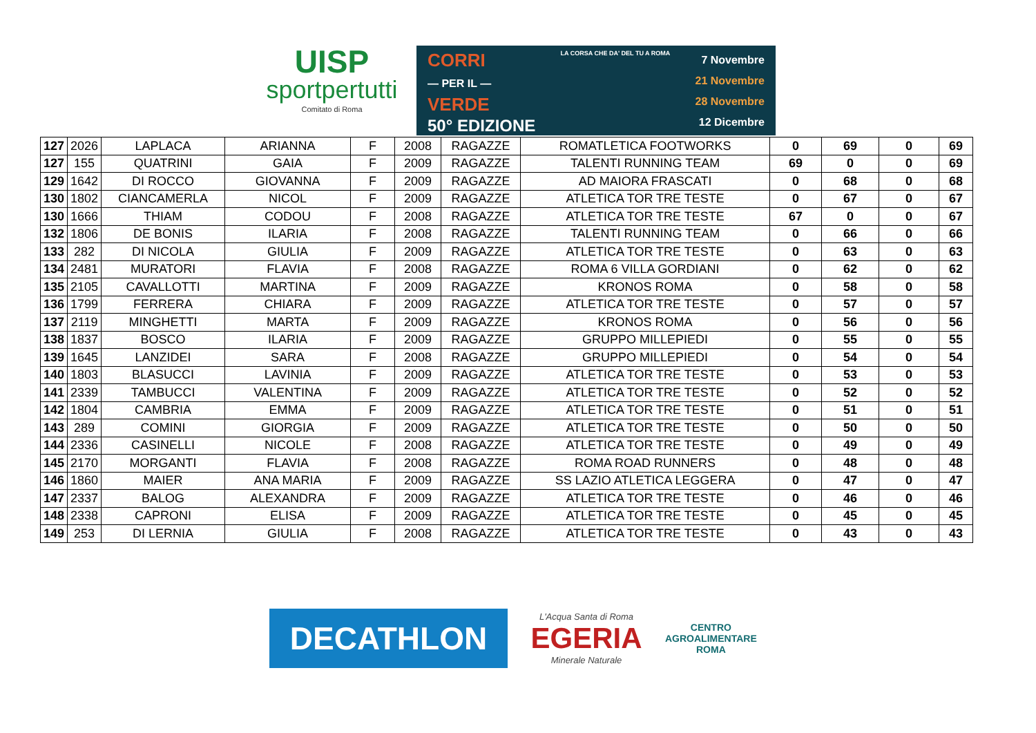UISP
sportpertutti
Comitato di Roma
CORRI
— PER IL —
VERDE
50° EDIZIONE
LA CORSA CHE DA' DEL TU A ROMA
7 Novembre
21 Novembre
28 Novembre
12 Dicembre
| 127 | 2026 | LAPLACA | ARIANNA | F | 2008 | RAGAZZE | ROMATLETICA FOOTWORKS | 0 | 69 | 0 | 69 |
| 127 | 155 | QUATRINI | GAIA | F | 2009 | RAGAZZE | TALENTI RUNNING TEAM | 69 | 0 | 0 | 69 |
| 129 | 1642 | DI ROCCO | GIOVANNA | F | 2009 | RAGAZZE | AD MAIORA FRASCATI | 0 | 68 | 0 | 68 |
| 130 | 1802 | CIANCAMERLA | NICOL | F | 2009 | RAGAZZE | ATLETICA TOR TRE TESTE | 0 | 67 | 0 | 67 |
| 130 | 1666 | THIAM | CODOU | F | 2008 | RAGAZZE | ATLETICA TOR TRE TESTE | 67 | 0 | 0 | 67 |
| 132 | 1806 | DE BONIS | ILARIA | F | 2008 | RAGAZZE | TALENTI RUNNING TEAM | 0 | 66 | 0 | 66 |
| 133 | 282 | DI NICOLA | GIULIA | F | 2009 | RAGAZZE | ATLETICA TOR TRE TESTE | 0 | 63 | 0 | 63 |
| 134 | 2481 | MURATORI | FLAVIA | F | 2008 | RAGAZZE | ROMA 6 VILLA GORDIANI | 0 | 62 | 0 | 62 |
| 135 | 2105 | CAVALLOTTI | MARTINA | F | 2009 | RAGAZZE | KRONOS ROMA | 0 | 58 | 0 | 58 |
| 136 | 1799 | FERRERA | CHIARA | F | 2009 | RAGAZZE | ATLETICA TOR TRE TESTE | 0 | 57 | 0 | 57 |
| 137 | 2119 | MINGHETTI | MARTA | F | 2009 | RAGAZZE | KRONOS ROMA | 0 | 56 | 0 | 56 |
| 138 | 1837 | BOSCO | ILARIA | F | 2009 | RAGAZZE | GRUPPO MILLEPIEDI | 0 | 55 | 0 | 55 |
| 139 | 1645 | LANZIDEI | SARA | F | 2008 | RAGAZZE | GRUPPO MILLEPIEDI | 0 | 54 | 0 | 54 |
| 140 | 1803 | BLASUCCI | LAVINIA | F | 2009 | RAGAZZE | ATLETICA TOR TRE TESTE | 0 | 53 | 0 | 53 |
| 141 | 2339 | TAMBUCCI | VALENTINA | F | 2009 | RAGAZZE | ATLETICA TOR TRE TESTE | 0 | 52 | 0 | 52 |
| 142 | 1804 | CAMBRIA | EMMA | F | 2009 | RAGAZZE | ATLETICA TOR TRE TESTE | 0 | 51 | 0 | 51 |
| 143 | 289 | COMINI | GIORGIA | F | 2009 | RAGAZZE | ATLETICA TOR TRE TESTE | 0 | 50 | 0 | 50 |
| 144 | 2336 | CASINELLI | NICOLE | F | 2008 | RAGAZZE | ATLETICA TOR TRE TESTE | 0 | 49 | 0 | 49 |
| 145 | 2170 | MORGANTI | FLAVIA | F | 2008 | RAGAZZE | ROMA ROAD RUNNERS | 0 | 48 | 0 | 48 |
| 146 | 1860 | MAIER | ANA MARIA | F | 2009 | RAGAZZE | SS LAZIO ATLETICA LEGGERA | 0 | 47 | 0 | 47 |
| 147 | 2337 | BALOG | ALEXANDRA | F | 2009 | RAGAZZE | ATLETICA TOR TRE TESTE | 0 | 46 | 0 | 46 |
| 148 | 2338 | CAPRONI | ELISA | F | 2009 | RAGAZZE | ATLETICA TOR TRE TESTE | 0 | 45 | 0 | 45 |
| 149 | 253 | DI LERNIA | GIULIA | F | 2008 | RAGAZZE | ATLETICA TOR TRE TESTE | 0 | 43 | 0 | 43 |
DECATHLON
L'Acqua Santa di Roma
EGERIA
Minerale Naturale
CENTRO
AGROALIMENTARE
ROMA